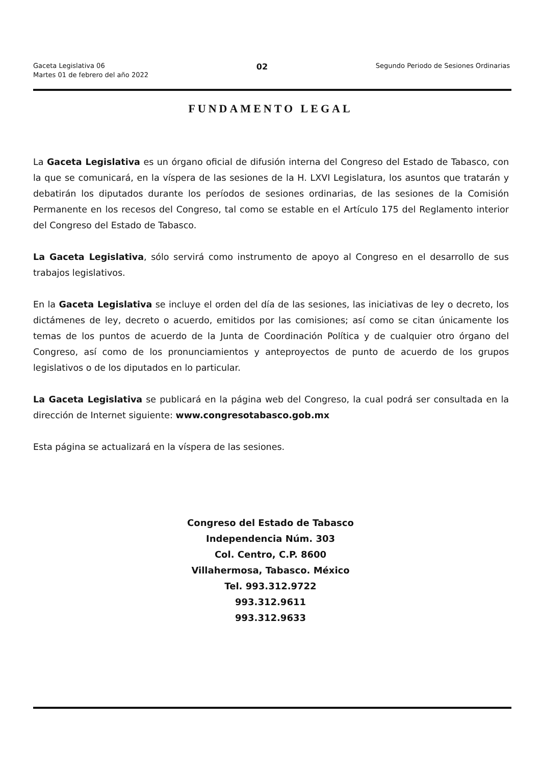Gaceta Legislativa 06
Martes 01 de febrero del año 2022
02
Segundo Periodo de Sesiones Ordinarias
FUNDAMENTO LEGAL
La Gaceta Legislativa es un órgano oficial de difusión interna del Congreso del Estado de Tabasco, con la que se comunicará, en la víspera de las sesiones de la H. LXVI Legislatura, los asuntos que tratarán y debatirán los diputados durante los períodos de sesiones ordinarias, de las sesiones de la Comisión Permanente en los recesos del Congreso, tal como se estable en el Artículo 175 del Reglamento interior del Congreso del Estado de Tabasco.
La Gaceta Legislativa, sólo servirá como instrumento de apoyo al Congreso en el desarrollo de sus trabajos legislativos.
En la Gaceta Legislativa se incluye el orden del día de las sesiones, las iniciativas de ley o decreto, los dictámenes de ley, decreto o acuerdo, emitidos por las comisiones; así como se citan únicamente los temas de los puntos de acuerdo de la Junta de Coordinación Política y de cualquier otro órgano del Congreso, así como de los pronunciamientos y anteproyectos de punto de acuerdo de los grupos legislativos o de los diputados en lo particular.
La Gaceta Legislativa se publicará en la página web del Congreso, la cual podrá ser consultada en la dirección de Internet siguiente: www.congresotabasco.gob.mx
Esta página se actualizará en la víspera de las sesiones.
Congreso del Estado de Tabasco
Independencia Núm. 303
Col. Centro, C.P. 8600
Villahermosa, Tabasco. México
Tel. 993.312.9722
993.312.9611
993.312.9633